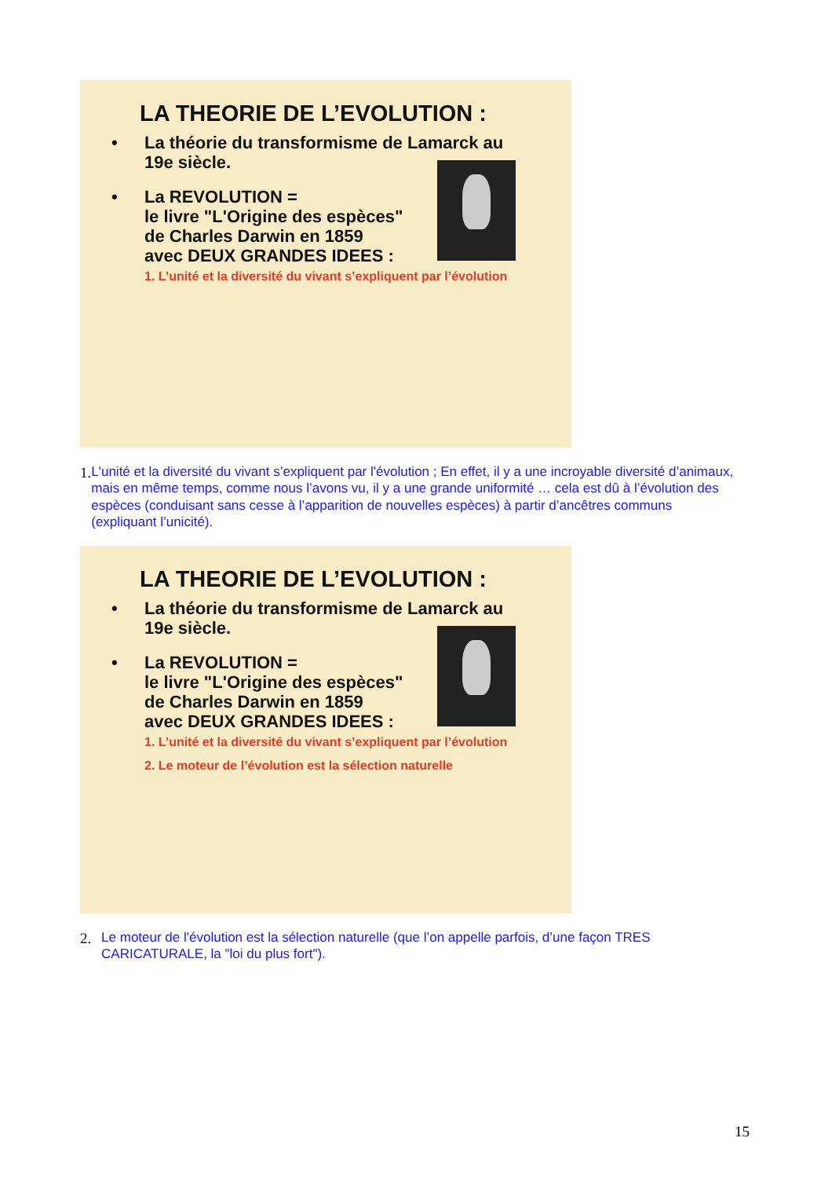LA THEORIE DE L’EVOLUTION :
• La théorie du transformisme de Lamarck au
19e siècle.
• La REVOLUTION =
le livre "L'Origine des espèces"
de Charles Darwin en 1859
avec DEUX GRANDES IDEES :
1. L’unité et la diversité du vivant s’expliquent par l’évolution
1. L'unité et la diversité du vivant s’expliquent par l'évolution ; En effet, il y a une incroyable diversité d’animaux, mais en même temps, comme nous l’avons vu, il y a une grande uniformité … cela est dû à l’évolution des espèces (conduisant sans cesse à l’apparition de nouvelles espèces) à partir d’ancêtres communs (expliquant l’unicité).
LA THEORIE DE L’EVOLUTION :
• La théorie du transformisme de Lamarck au
19e siècle.
• La REVOLUTION =
le livre "L'Origine des espèces"
de Charles Darwin en 1859
avec DEUX GRANDES IDEES :
1. L’unité et la diversité du vivant s’expliquent par l’évolution
2. Le moteur de l’évolution est la sélection naturelle
2. Le moteur de l'évolution est la sélection naturelle (que l’on appelle parfois, d’une façon TRES CARICATURALE, la "loi du plus fort").
15